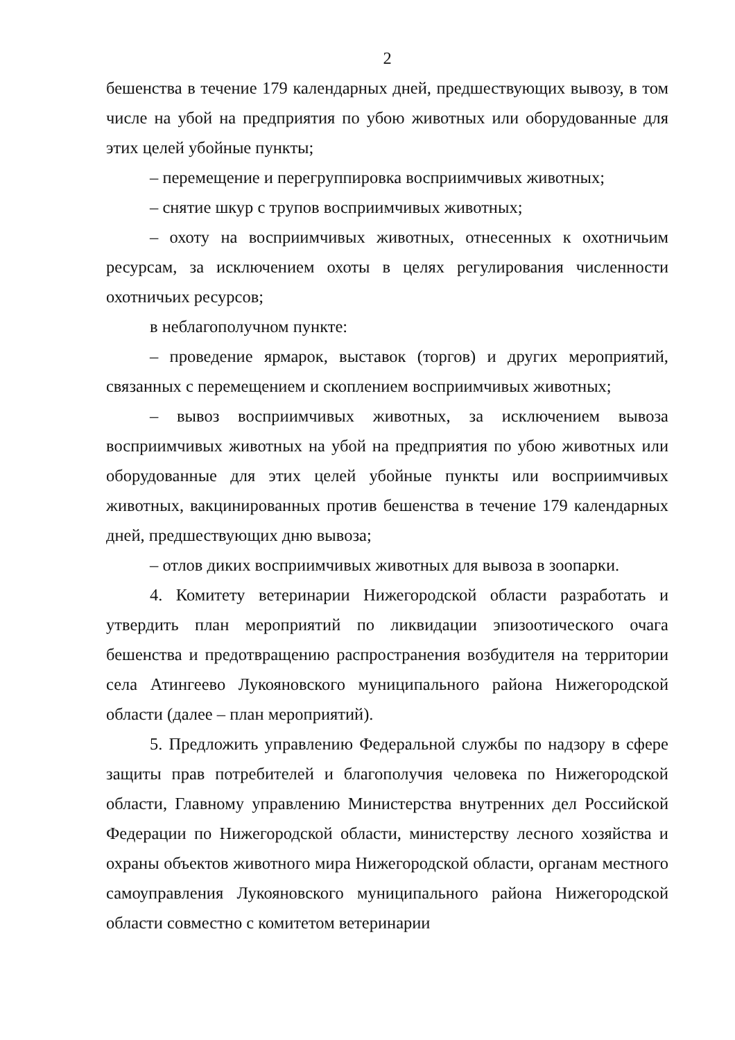2
бешенства в течение 179 календарных дней, предшествующих вывозу, в том числе на убой на предприятия по убою животных или оборудованные для этих целей убойные пункты;
– перемещение и перегруппировка восприимчивых животных;
– снятие шкур с трупов восприимчивых животных;
– охоту на восприимчивых животных, отнесенных к охотничьим ресурсам, за исключением охоты в целях регулирования численности охотничьих ресурсов;
в неблагополучном пункте:
– проведение ярмарок, выставок (торгов) и других мероприятий, связанных с перемещением и скоплением восприимчивых животных;
– вывоз восприимчивых животных, за исключением вывоза восприимчивых животных на убой на предприятия по убою животных или оборудованные для этих целей убойные пункты или восприимчивых животных, вакцинированных против бешенства в течение 179 календарных дней, предшествующих дню вывоза;
– отлов диких восприимчивых животных для вывоза в зоопарки.
4. Комитету ветеринарии Нижегородской области разработать и утвердить план мероприятий по ликвидации эпизоотического очага бешенства и предотвращению распространения возбудителя на территории села Атингеево Лукояновского муниципального района Нижегородской области (далее – план мероприятий).
5. Предложить управлению Федеральной службы по надзору в сфере защиты прав потребителей и благополучия человека по Нижегородской области, Главному управлению Министерства внутренних дел Российской Федерации по Нижегородской области, министерству лесного хозяйства и охраны объектов животного мира Нижегородской области, органам местного самоуправления Лукояновского муниципального района Нижегородской области совместно с комитетом ветеринарии